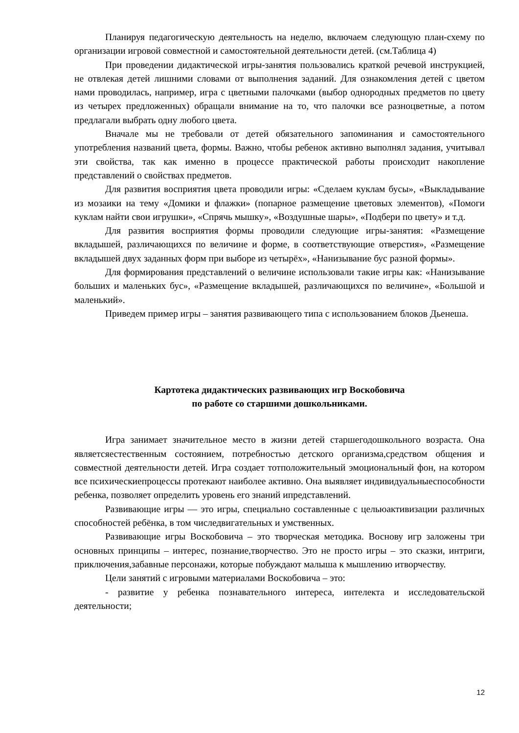Планируя педагогическую деятельность на неделю, включаем следующую план-схему по организации игровой совместной и самостоятельной деятельности детей. (см.Таблица 4)
При проведении дидактической игры-занятия пользовались краткой речевой инструкцией, не отвлекая детей лишними словами от выполнения заданий. Для ознакомления детей с цветом нами проводилась, например, игра с цветными палочками (выбор однородных предметов по цвету из четырех предложенных) обращали внимание на то, что палочки все разноцветные, а потом предлагали выбрать одну любого цвета.
Вначале мы не требовали от детей обязательного запоминания и самостоятельного употребления названий цвета, формы. Важно, чтобы ребенок активно выполнял задания, учитывал эти свойства, так как именно в процессе практической работы происходит накопление представлений о свойствах предметов.
Для развития восприятия цвета проводили игры: «Сделаем куклам бусы», «Выкладывание из мозаики на тему «Домики и флажки» (попарное размещение цветовых элементов), «Помоги куклам найти свои игрушки», «Спрячь мышку», «Воздушные шары», «Подбери по цвету» и т.д.
Для развития восприятия формы проводили следующие игры-занятия: «Размещение вкладышей, различающихся по величине и форме, в соответствующие отверстия», «Размещение вкладышей двух заданных форм при выборе из четырёх», «Нанизывание бус разной формы».
Для формирования представлений о величине использовали такие игры как: «Нанизывание больших и маленьких бус», «Размещение вкладышей, различающихся по величине», «Большой и маленький».
Приведем пример игры – занятия развивающего типа с использованием блоков Дьенеша.
Картотека дидактических развивающих игр Воскобовича
по работе со старшими дошкольниками.
Игра занимает значительное место в жизни детей старшегодошкольного возраста. Она являетсяестественным состоянием, потребностью детского организма,средством общения и совместной деятельности детей. Игра создает тотположительный эмоциональный фон, на котором все психическиепроцессы протекают наиболее активно. Она выявляет индивидуальныеспособности ребенка, позволяет определить уровень его знаний ипредставлений.
Развивающие игры — это игры, специально составленные с цельюактивизации различных способностей ребёнка, в том числедвигательных и умственных.
Развивающие игры Воскобовича – это творческая методика. Воснову игр заложены три основных принципы – интерес, познание,творчество. Это не просто игры – это сказки, интриги, приключения,забавные персонажи, которые побуждают малыша к мышлению итворчеству.
Цели занятий с игровыми материалами Воскобовича – это:
- развитие у ребенка познавательного интереса, интелекта и исследовательской деятельности;
12